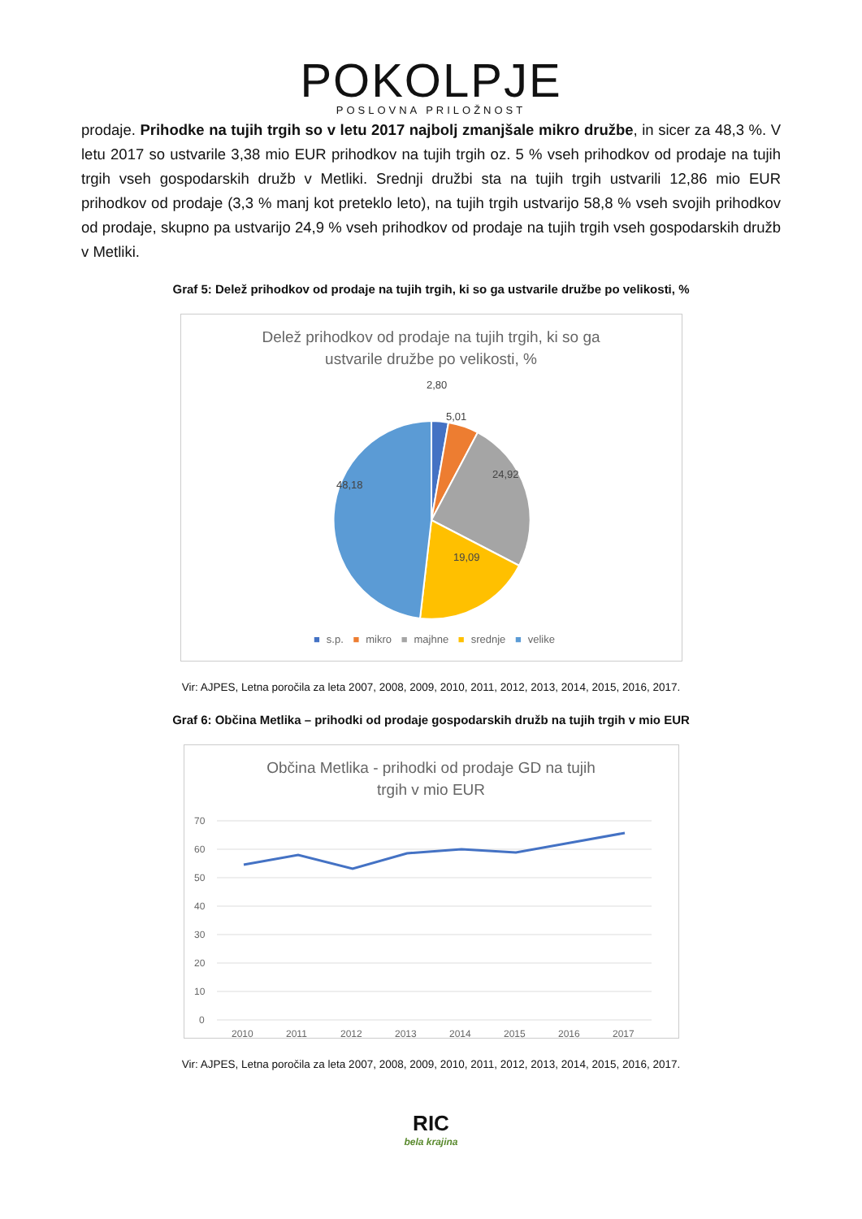POKOLPJE
POSLOVNA PRILOŽNOST
prodaje. Prihodke na tujih trgih so v letu 2017 najbolj zmanjšale mikro družbe, in sicer za 48,3 %. V letu 2017 so ustvarile 3,38 mio EUR prihodkov na tujih trgih oz. 5 % vseh prihodkov od prodaje na tujih trgih vseh gospodarskih družb v Metliki. Srednji družbi sta na tujih trgih ustvarili 12,86 mio EUR prihodkov od prodaje (3,3 % manj kot preteklo leto), na tujih trgih ustvarijo 58,8 % vseh svojih prihodkov od prodaje, skupno pa ustvarijo 24,9 % vseh prihodkov od prodaje na tujih trgih vseh gospodarskih družb v Metliki.
Graf 5: Delež prihodkov od prodaje na tujih trgih, ki so ga ustvarile družbe po velikosti, %
Delež prihodkov od prodaje na tujih trgih, ki so ga
ustvarile družbe po velikosti, %
2,80
5,01
24,92
19,09
48,18
■ s.p. ■ mikro ■ majhne ■ srednje ■ velike
Vir: AJPES, Letna poročila za leta 2007, 2008, 2009, 2010, 2011, 2012, 2013, 2014, 2015, 2016, 2017.
Graf 6: Občina Metlika – prihodki od prodaje gospodarskih družb na tujih trgih v mio EUR
Občina Metlika - prihodki od prodaje GD na tujih
trgih v mio EUR
70
60
50
40
30
20
10
0
2010
2011
2012
2013
2014
2015
2016
2017
Vir: AJPES, Letna poročila za leta 2007, 2008, 2009, 2010, 2011, 2012, 2013, 2014, 2015, 2016, 2017.
RIC
bela krajina